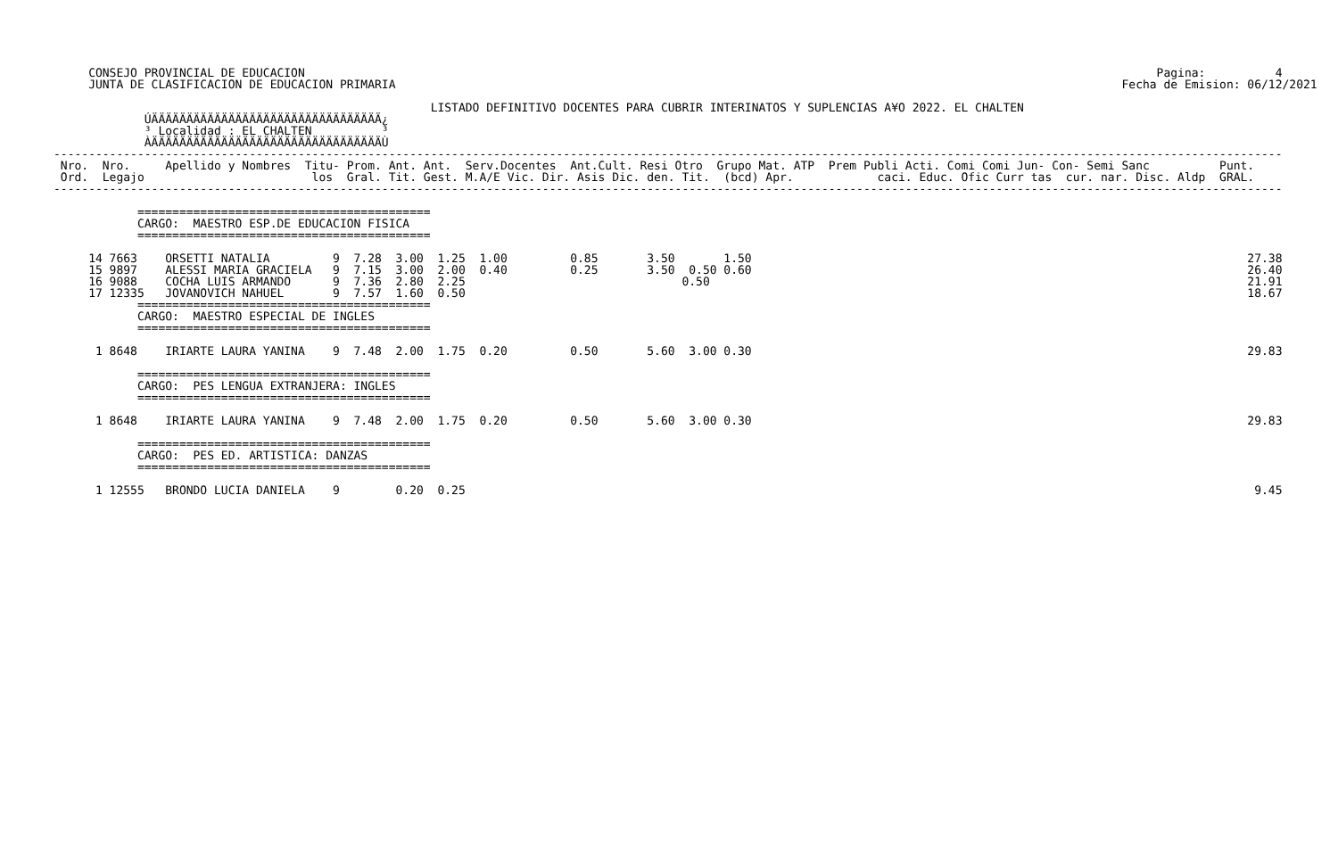CONSEJO PROVINCIAL DE EDUCACION                                                                                                                          Pagina:          4
     JUNTA DE CLASIFICACION DE EDUCACION PRIMARIA                                                                                                        Fecha de Emision: 06/12/2021

                                                      LISTADO DEFINITIVO DOCENTES PARA CUBRIR INTERINATOS Y SUPLENCIAS A¥O 2022. EL CHALTEN
             ÚÄÄÄÄÄÄÄÄÄÄÄÄÄÄÄÄÄÄÄÄÄÄÄÄÄÄÄÄÄÄÄÄÄ¿
             ³ Localidad : EL CHALTEN          ³
             ÀÄÄÄÄÄÄÄÄÄÄÄÄÄÄÄÄÄÄÄÄÄÄÄÄÄÄÄÄÄÄÄÄÄÙ
--------------------------------------------------------------------------------------------------------------------------------------------------------------------------------
 Nro.  Nro.     Apellido y Nombres  Titu- Prom. Ant. Ant.  Serv.Docentes  Ant.Cult. Resi Otro  Grupo Mat. ATP  Prem Publi Acti. Comi Comi Jun- Con- Semi Sanc          Punt.
 Ord.  Legajo                        los  Gral. Tit. Gest. M.A/E Vic. Dir. Asis Dic. den. Tit.  (bcd) Apr.            caci. Educ. Ofic Curr tas  cur. nar. Disc. Aldp  GRAL.
--------------------------------------------------------------------------------------------------------------------------------------------------------------------------------

            ==========================================
            CARGO:  MAESTRO ESP.DE EDUCACION FISICA
            ==========================================

     14 7663    ORSETTI NATALIA         9  7.28  3.00  1.25  1.00         0.85       3.50       1.50                                                                       27.38
     15 9897    ALESSI MARIA GRACIELA   9  7.15  3.00  2.00  0.40         0.25       3.50  0.50 0.60                                                                       26.40
     16 9088    COCHA LUIS ARMANDO      9  7.36  2.80  2.25                               0.50                                                                             21.91
     17 12335   JOVANOVICH NAHUEL       9  7.57  1.60  0.50                                                                                                                18.67
            ==========================================
            CARGO:  MAESTRO ESPECIAL DE INGLES
            ==========================================

      1 8648    IRIARTE LAURA YANINA    9  7.48  2.00  1.75  0.20         0.50       5.60  3.00 0.30                                                                       29.83

            ==========================================
            CARGO:  PES LENGUA EXTRANJERA: INGLES
            ==========================================

      1 8648    IRIARTE LAURA YANINA    9  7.48  2.00  1.75  0.20         0.50       5.60  3.00 0.30                                                                       29.83

            ==========================================
            CARGO:  PES ED. ARTISTICA: DANZAS
            ==========================================

      1 12555   BRONDO LUCIA DANIELA    9        0.20  0.25                                                                                                                 9.45